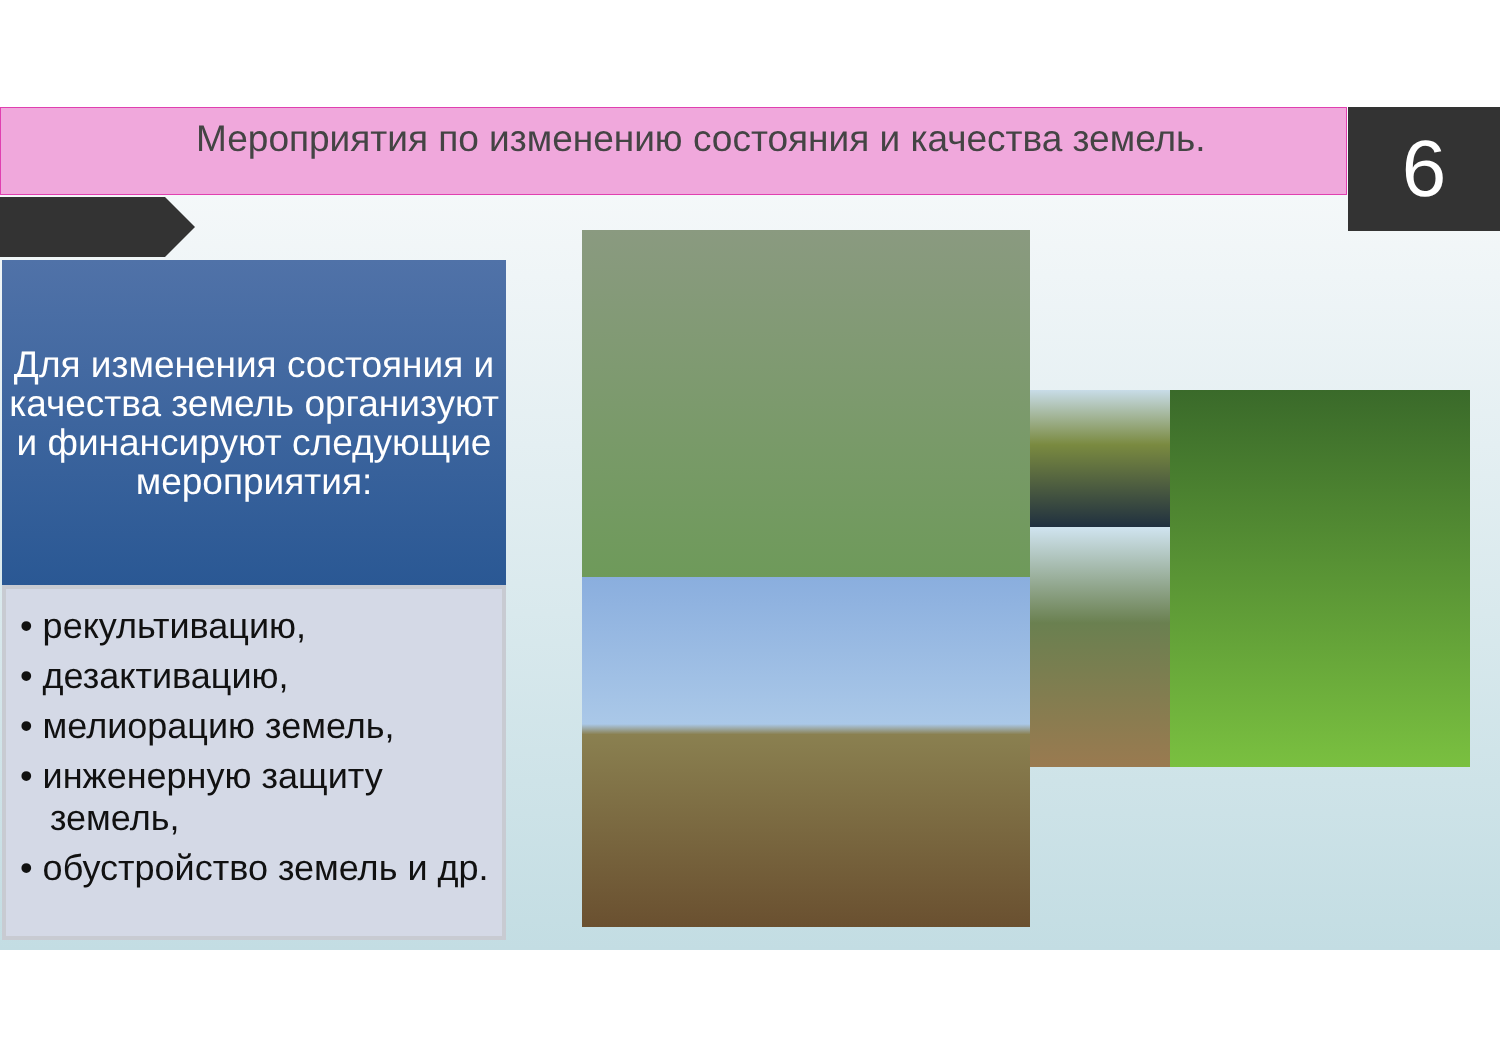Мероприятия по изменению состояния и качества земель. 6
Для изменения состояния и качества земель организуют и финансируют следующие мероприятия:
• рекультивацию,
• дезактивацию,
• мелиорацию земель,
• инженерную защиту земель,
• обустройство земель и др.